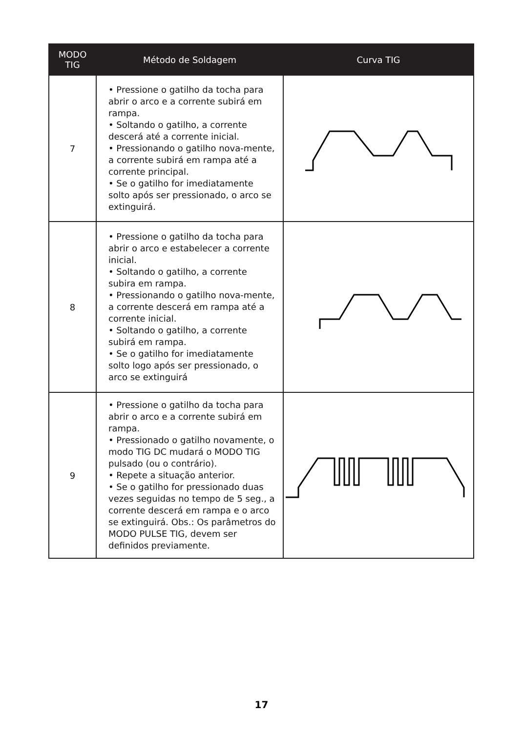| MODO TIG | Método de Soldagem | Curva TIG |
| --- | --- | --- |
| 7 | • Pressione o gatilho da tocha para abrir o arco e a corrente subirá em rampa. • Soltando o gatilho, a corrente descerá até a corrente inicial. • Pressionando o gatilho nova-mente, a corrente subirá em rampa até a corrente principal. • Se o gatilho for imediatamente solto após ser pressionado, o arco se extinguirá. | |
| 8 | • Pressione o gatilho da tocha para abrir o arco e estabelecer a corrente inicial. • Soltando o gatilho, a corrente subira em rampa. • Pressionando o gatilho nova-mente, a corrente descerá em rampa até a corrente inicial. • Soltando o gatilho, a corrente subirá em rampa. • Se o gatilho for imediatamente solto logo após ser pressionado, o arco se extinguirá | |
| 9 | • Pressione o gatilho da tocha para abrir o arco e a corrente subirá em rampa. • Pressionado o gatilho novamente, o modo TIG DC mudará o MODO TIG pulsado (ou o contrário). • Repete a situação anterior. • Se o gatilho for pressionado duas vezes seguidas no tempo de 5 seg., a corrente descerá em rampa e o arco se extinguirá. Obs.: Os parâmetros do MODO PULSE TIG, devem ser definidos previamente. | |
17